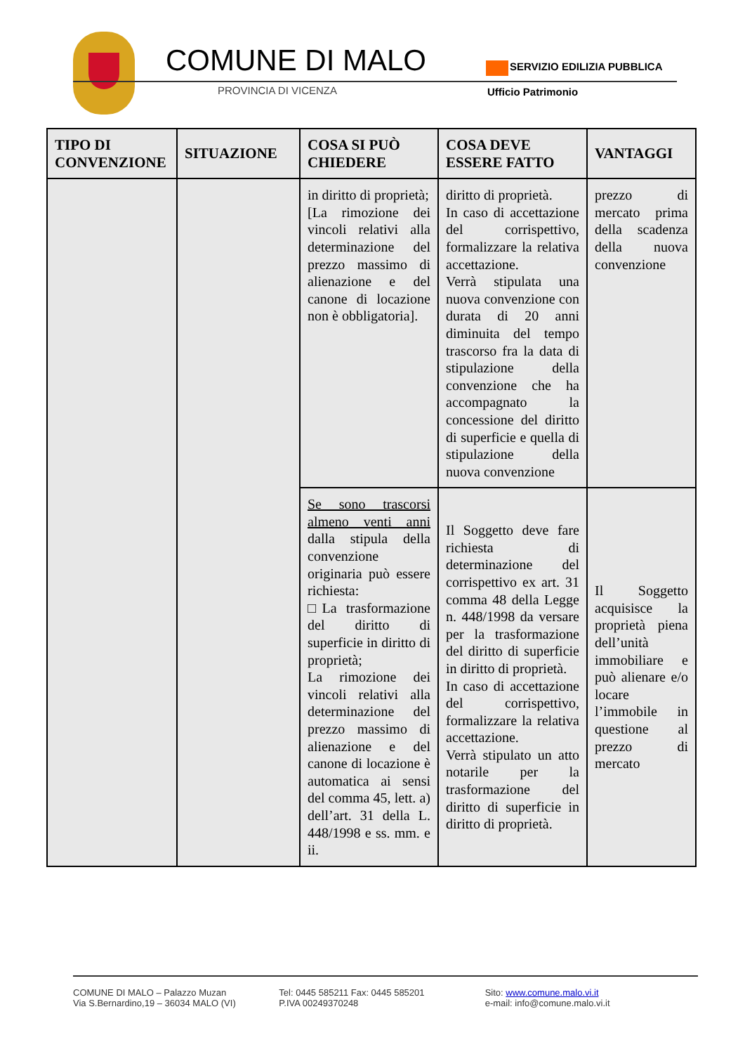COMUNE DI MALO
PROVINCIA DI VICENZA
SERVIZIO EDILIZIA PUBBLICA
Ufficio Patrimonio
| TIPO DI CONVENZIONE | SITUAZIONE | COSA SI PUÒ CHIEDERE | COSA DEVE ESSERE FATTO | VANTAGGI |
| --- | --- | --- | --- | --- |
| | | in diritto di proprietà; [La rimozione dei vincoli relativi alla determinazione del prezzo massimo di alienazione e del canone di locazione non è obbligatoria]. | diritto di proprietà. In caso di accettazione del corrispettivo, formalizzare la relativa accettazione. Verrà stipulata una nuova convenzione con durata di 20 anni diminuita del tempo trascorso fra la data di stipulazione della convenzione che ha accompagnato la concessione del diritto di superficie e quella di stipulazione della nuova convenzione | prezzo di mercato prima della scadenza della nuova convenzione |
| | | Se sono trascorsi almeno venti anni dalla stipula della convenzione originaria può essere richiesta: □La trasformazione del diritto di superficie in diritto di proprietà; La rimozione dei vincoli relativi alla determinazione del prezzo massimo di alienazione e del canone di locazione è automatica ai sensi del comma 45, lett. a) dell’art. 31 della L. 448/1998 e ss. mm. e ii. | Il Soggetto deve fare richiesta di determinazione del corrispettivo ex art. 31 comma 48 della Legge n. 448/1998 da versare per la trasformazione del diritto di superficie in diritto di proprietà. In caso di accettazione del corrispettivo, formalizzare la relativa accettazione. Verrà stipulato un atto notarile per la trasformazione del diritto di superficie in diritto di proprietà. | Il Soggetto acquisisce la proprietà piena dell’unità immobiliare e può alienare e/o locare l’immobile in questione al prezzo di mercato |
COMUNE DI MALO – Palazzo Muzan
Via S.Bernardino,19 – 36034 MALO (VI)
Tel: 0445 585211 Fax: 0445 585201
P.IVA 00249370248
Sito: www.comune.malo.vi.it
e-mail: info@comune.malo.vi.it